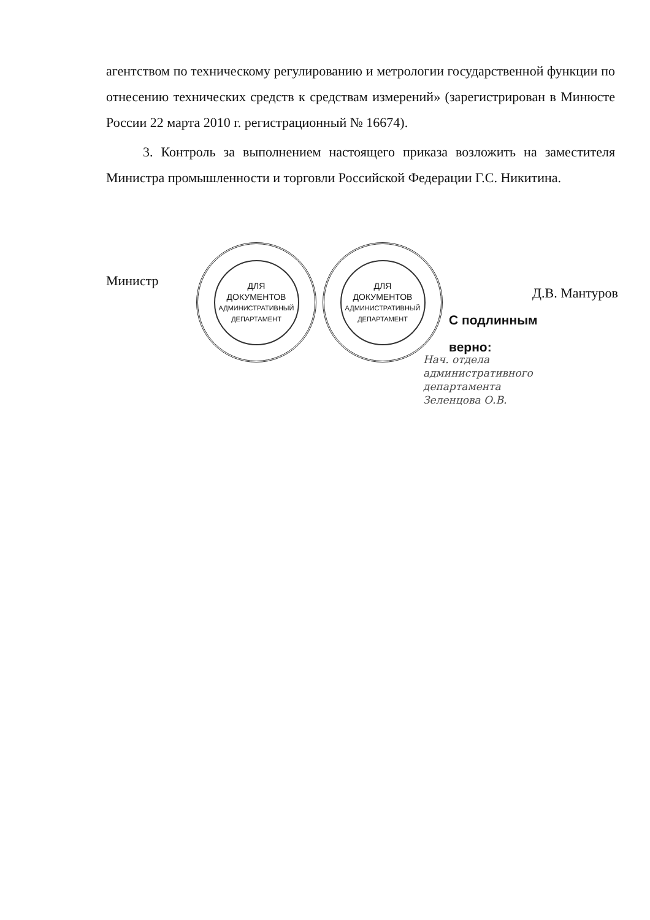агентством по техническому регулированию и метрологии государственной функции по отнесению технических средств к средствам измерений» (зарегистрирован в Минюсте России 22 марта 2010 г. регистрационный № 16674).
3. Контроль за выполнением настоящего приказа возложить на заместителя Министра промышленности и торговли Российской Федерации Г.С. Никитина.
ДЛЯ
ДОКУМЕНТОВ
АДМИНИСТРАТИВНЫЙ ДЕПАРТАМЕНТ
ДЛЯ
ДОКУМЕНТОВ
АДМИНИСТРАТИВНЫЙ ДЕПАРТАМЕНТ
Министр Д.В. Мантуров
С подлинным
верно:
Нач. отдела
административного
департамента
Зеленцова О.В.